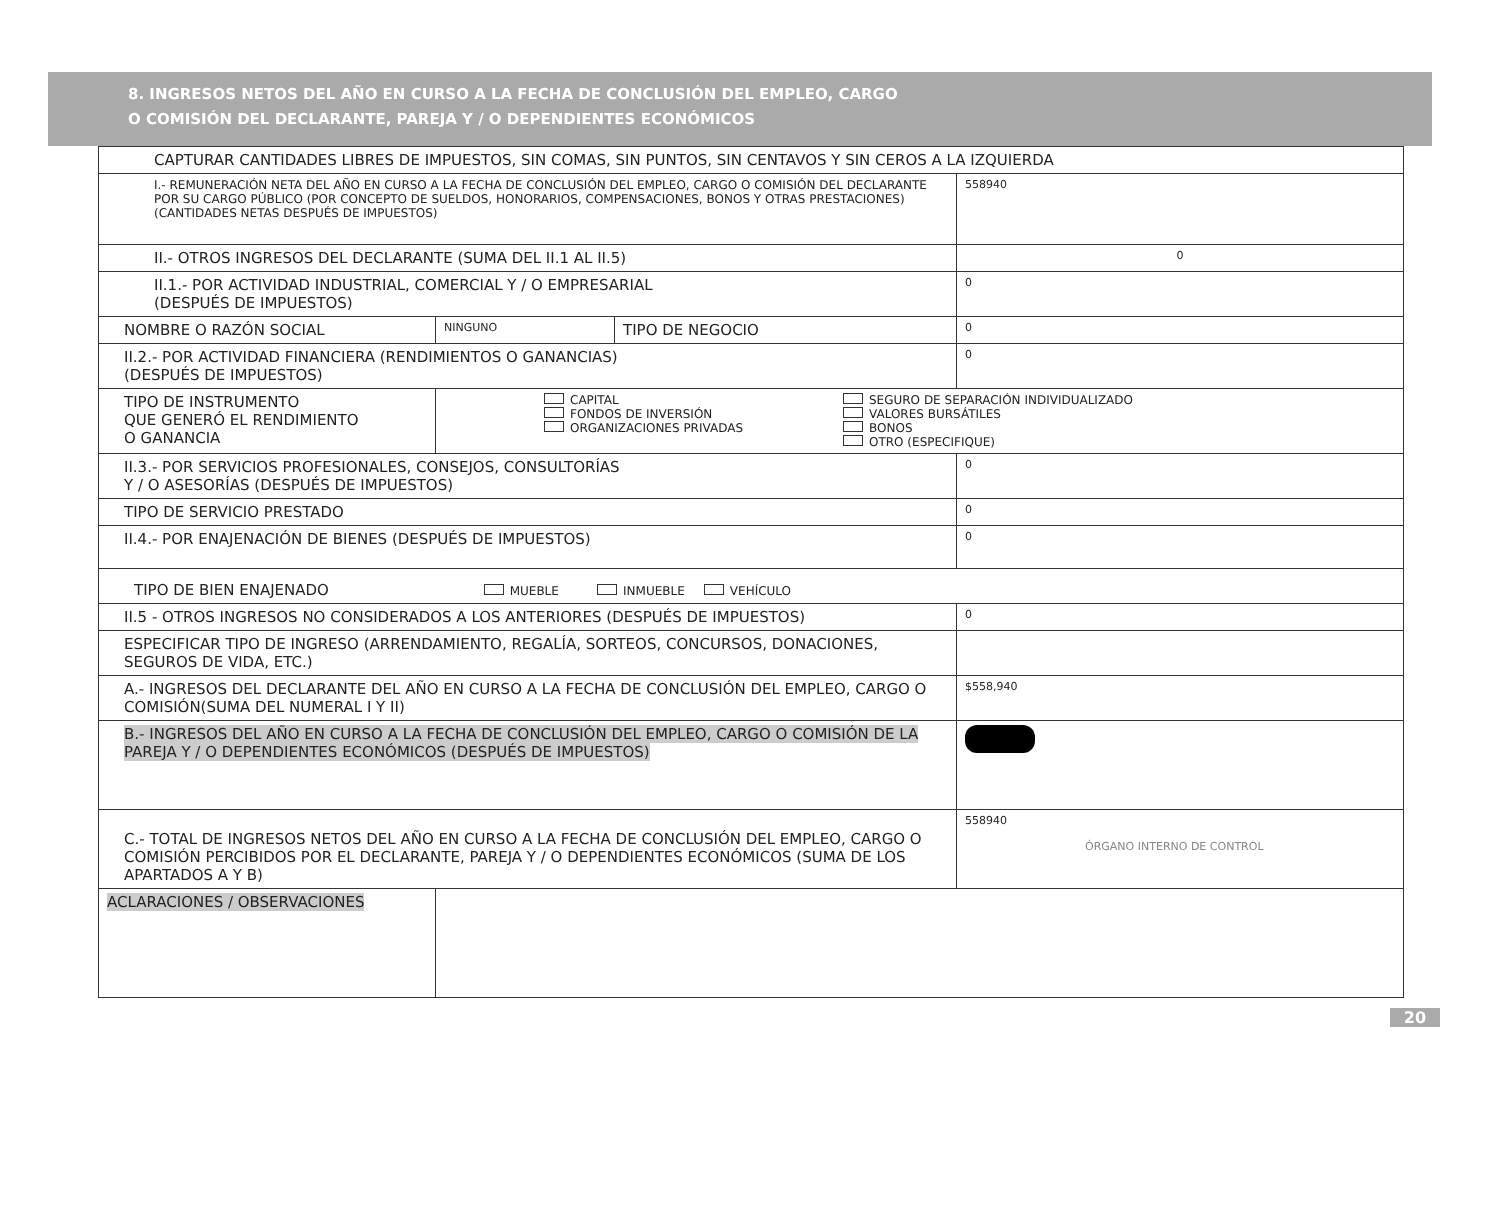8. INGRESOS NETOS DEL AÑO EN CURSO A LA FECHA DE CONCLUSIÓN DEL EMPLEO, CARGO
O COMISIÓN DEL DECLARANTE, PAREJA Y / O DEPENDIENTES ECONÓMICOS
| CAPTURAR CANTIDADES LIBRES DE IMPUESTOS, SIN COMAS, SIN PUNTOS, SIN CENTAVOS Y SIN CEROS A LA IZQUIERDA | | | |
| I.- REMUNERACIÓN NETA DEL AÑO EN CURSO A LA FECHA DE CONCLUSIÓN DEL EMPLEO, CARGO O COMISIÓN DEL DECLARANTE POR SU CARGO PÚBLICO (POR CONCEPTO DE SUELDOS, HONORARIOS, COMPENSACIONES, BONOS Y OTRAS PRESTACIONES) (CANTIDADES NETAS DESPUÉS DE IMPUESTOS) | | | 558940 |
| II.- OTROS INGRESOS DEL DECLARANTE (SUMA DEL II.1 AL II.5) | | | 0 |
| II.1.- POR ACTIVIDAD INDUSTRIAL, COMERCIAL Y / O EMPRESARIAL (DESPUÉS DE IMPUESTOS) | | | 0 |
| NOMBRE O RAZÓN SOCIAL | NINGUNO | TIPO DE NEGOCIO | 0 |
| II.2.- POR ACTIVIDAD FINANCIERA (RENDIMIENTOS O GANANCIAS) (DESPUÉS DE IMPUESTOS) | | | 0 |
| TIPO DE INSTRUMENTO QUE GENERÓ EL RENDIMIENTO O GANANCIA | CAPITAL FONDOS DE INVERSIÓN ORGANIZACIONES PRIVADAS SEGURO DE SEPARACIÓN INDIVIDUALIZADO VALORES BURSÁTILES BONOS OTRO (ESPECIFIQUE) | | |
| II.3.- POR SERVICIOS PROFESIONALES, CONSEJOS, CONSULTORÍAS Y / O ASESORÍAS (DESPUÉS DE IMPUESTOS) | | | 0 |
| TIPO DE SERVICIO PRESTADO | | | 0 |
| II.4.- POR ENAJENACIÓN DE BIENES (DESPUÉS DE IMPUESTOS) | | | 0 |
| TIPO DE BIEN ENAJENADO MUEBLE INMUEBLE VEHÍCULO | | | |
| II.5 - OTROS INGRESOS NO CONSIDERADOS A LOS ANTERIORES (DESPUÉS DE IMPUESTOS) | | | 0 |
| ESPECIFICAR TIPO DE INGRESO (ARRENDAMIENTO, REGALÍA, SORTEOS, CONCURSOS, DONACIONES, SEGUROS DE VIDA, ETC.) | | | |
| A.- INGRESOS DEL DECLARANTE DEL AÑO EN CURSO A LA FECHA DE CONCLUSIÓN DEL EMPLEO, CARGO O COMISIÓN(SUMA DEL NUMERAL I Y II) | | | $558,940 |
| B.- INGRESOS DEL AÑO EN CURSO A LA FECHA DE CONCLUSIÓN DEL EMPLEO, CARGO O COMISIÓN DE LA PAREJA Y / O DEPENDIENTES ECONÓMICOS (DESPUÉS DE IMPUESTOS) | | | |
| C.- TOTAL DE INGRESOS NETOS DEL AÑO EN CURSO A LA FECHA DE CONCLUSIÓN DEL EMPLEO, CARGO O COMISIÓN PERCIBIDOS POR EL DECLARANTE, PAREJA Y / O DEPENDIENTES ECONÓMICOS (SUMA DE LOS APARTADOS A Y B) | | | 558940 ÓRGANO INTERNO DE CONTROL |
| ACLARACIONES / OBSERVACIONES | | | |
20